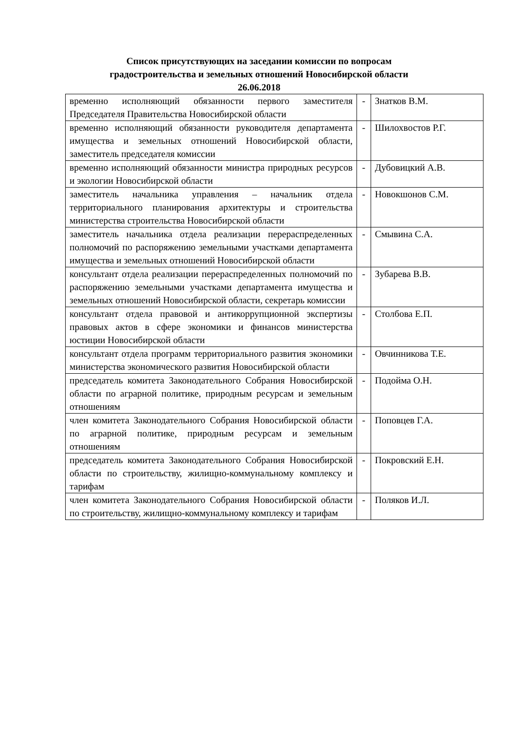Список присутствующих на заседании комиссии по вопросам
градостроительства и земельных отношений Новосибирской области
26.06.2018
| временно исполняющий обязанности первого заместителя Председателя Правительства Новосибирской области | - | Знатков В.М. |
| временно исполняющий обязанности руководителя департамента имущества и земельных отношений Новосибирской области, заместитель председателя комиссии | - | Шилохвостов Р.Г. |
| временно исполняющий обязанности министра природных ресурсов и экологии Новосибирской области | - | Дубовицкий А.В. |
| заместитель начальника управления – начальник отдела территориального планирования архитектуры и строительства министерства строительства Новосибирской области | - | Новокшонов С.М. |
| заместитель начальника отдела реализации перераспределенных полномочий по распоряжению земельными участками департамента имущества и земельных отношений Новосибирской области | - | Смывина С.А. |
| консультант отдела реализации перераспределенных полномочий по распоряжению земельными участками департамента имущества и земельных отношений Новосибирской области, секретарь комиссии | - | Зубарева В.В. |
| консультант отдела правовой и антикоррупционной экспертизы правовых актов в сфере экономики и финансов министерства юстиции Новосибирской области | - | Столбова Е.П. |
| консультант отдела программ территориального развития экономики министерства экономического развития Новосибирской области | - | Овчинникова Т.Е. |
| председатель комитета Законодательного Собрания Новосибирской области по аграрной политике, природным ресурсам и земельным отношениям | - | Подойма О.Н. |
| член комитета Законодательного Собрания Новосибирской области по аграрной политике, природным ресурсам и земельным отношениям | - | Поповцев Г.А. |
| председатель комитета Законодательного Собрания Новосибирской области по строительству, жилищно-коммунальному комплексу и тарифам | - | Покровский Е.Н. |
| член комитета Законодательного Собрания Новосибирской области по строительству, жилищно-коммунальному комплексу и тарифам | - | Поляков И.Л. |